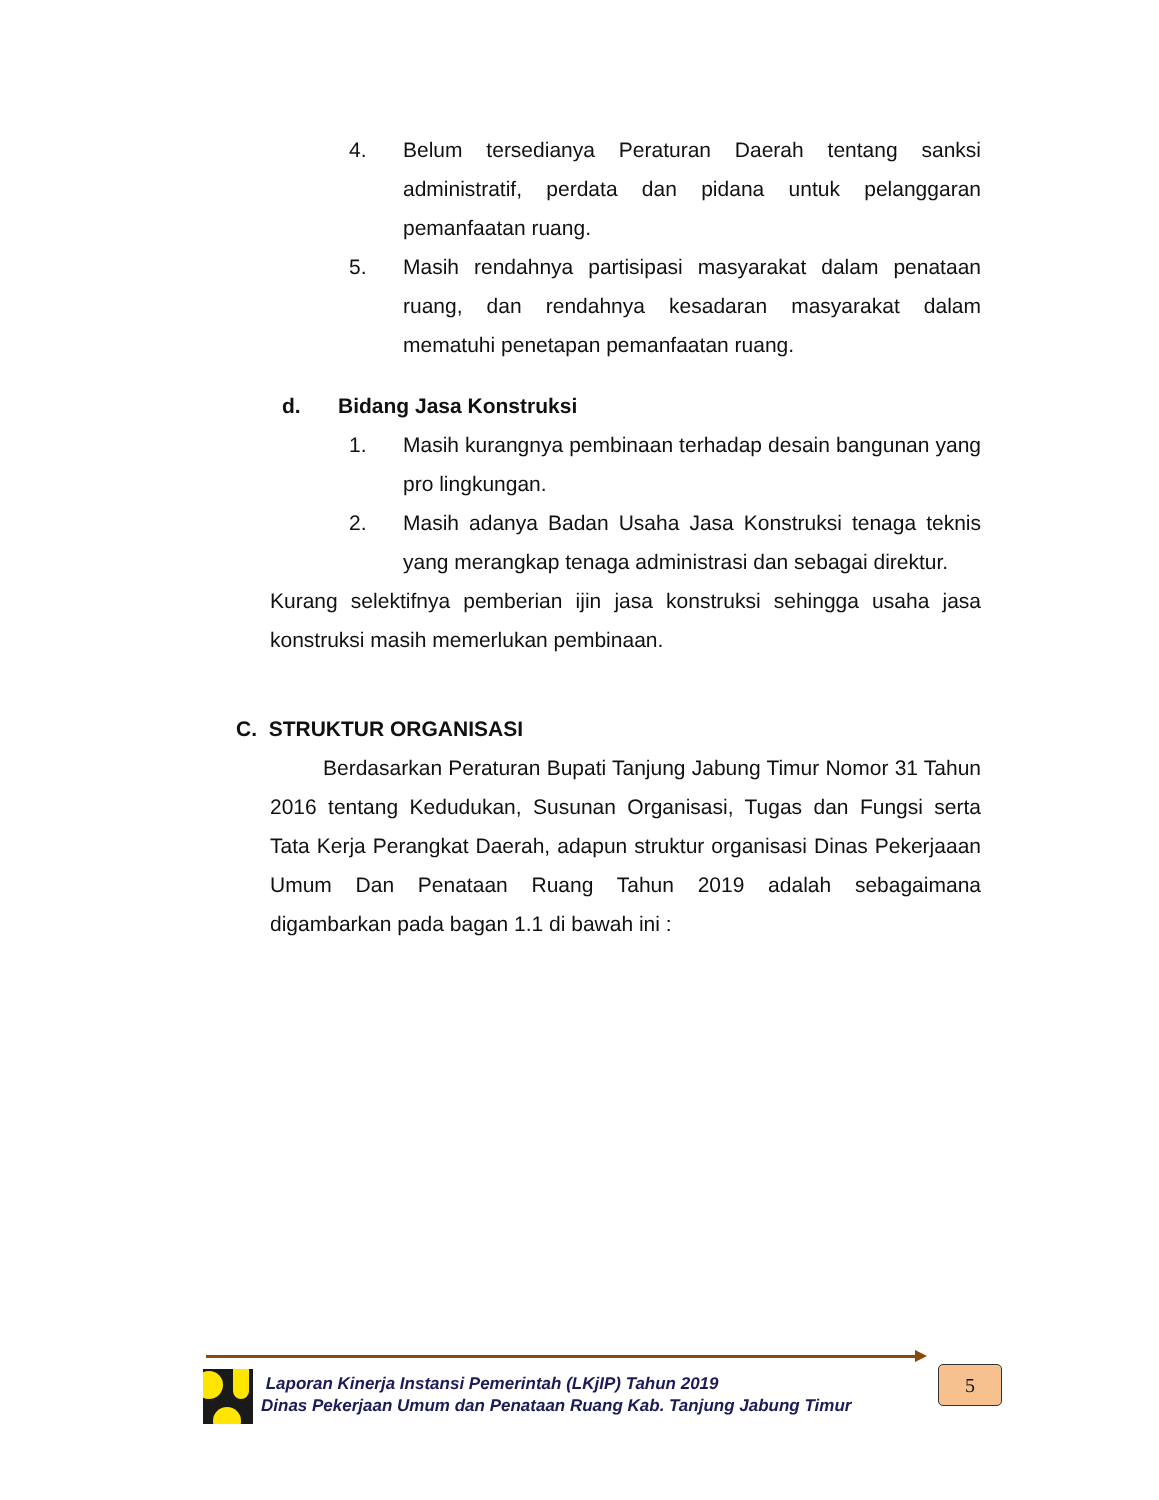4. Belum tersedianya Peraturan Daerah tentang sanksi administratif, perdata dan pidana untuk pelanggaran pemanfaatan ruang.
5. Masih rendahnya partisipasi masyarakat dalam penataan ruang, dan rendahnya kesadaran masyarakat dalam mematuhi penetapan pemanfaatan ruang.
d. Bidang Jasa Konstruksi
1. Masih kurangnya pembinaan terhadap desain bangunan yang pro lingkungan.
2. Masih adanya Badan Usaha Jasa Konstruksi tenaga teknis yang merangkap tenaga administrasi dan sebagai direktur.
Kurang selektifnya pemberian ijin jasa konstruksi sehingga usaha jasa konstruksi masih memerlukan pembinaan.
C. STRUKTUR ORGANISASI
Berdasarkan Peraturan Bupati Tanjung Jabung Timur Nomor 31 Tahun 2016 tentang Kedudukan, Susunan Organisasi, Tugas dan Fungsi serta Tata Kerja Perangkat Daerah, adapun struktur organisasi Dinas Pekerjaaan Umum Dan Penataan Ruang Tahun 2019 adalah sebagaimana digambarkan pada bagan 1.1 di bawah ini :
Laporan Kinerja Instansi Pemerintah (LKjIP) Tahun 2019
Dinas Pekerjaan Umum dan Penataan Ruang Kab. Tanjung Jabung Timur
5